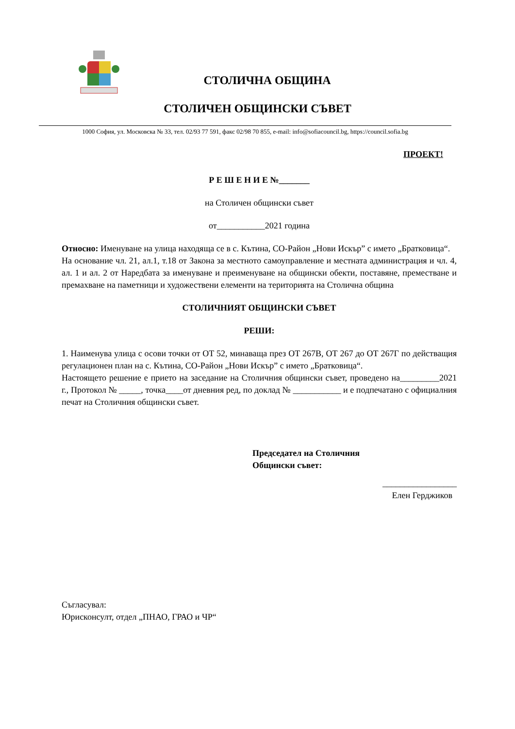СТОЛИЧНА ОБЩИНА
СТОЛИЧЕН ОБЩИНСКИ СЪВЕТ
1000 София, ул. Московска № 33, тел. 02/93 77 591, факс 02/98 70 855, e-mail: info@sofiacouncil.bg, https://council.sofia.bg
ПРОЕКТ!
Р Е Ш Е Н И Е №_______
на Столичен общински съвет
от___________2021 година
Относно: Именуване на улица находяща се в с. Кътина, СО-Район „Нови Искър” с името „Братковица“.
На основание чл. 21, ал.1, т.18 от Закона за местното самоуправление и местната администрация и чл. 4, ал. 1 и ал. 2 от Наредбата за именуване и преименуване на общински обекти, поставяне, преместване и премахване на паметници и художествени елементи на територията на Столична община
СТОЛИЧНИЯТ ОБЩИНСКИ СЪВЕТ
РЕШИ:
1. Наименува улица с осови точки от ОТ 52, минаваща през ОТ 267В, ОТ 267 до ОТ 267Г по действащия регулационен план на с. Кътина, СО-Район „Нови Искър” с името „Братковица“.
Настоящето решение е прието на заседание на Столичния общински съвет, проведено на_________2021 г., Протокол № _____, точка____от дневния ред, по доклад № ___________ и е подпечатано с официалния печат на Столичния общински съвет.
Председател на Столичния
Общински съвет:
_________________
Елен Герджиков
Съгласувал:
Юрисконсулт, отдел „ПНАО, ГРАО и ЧР“